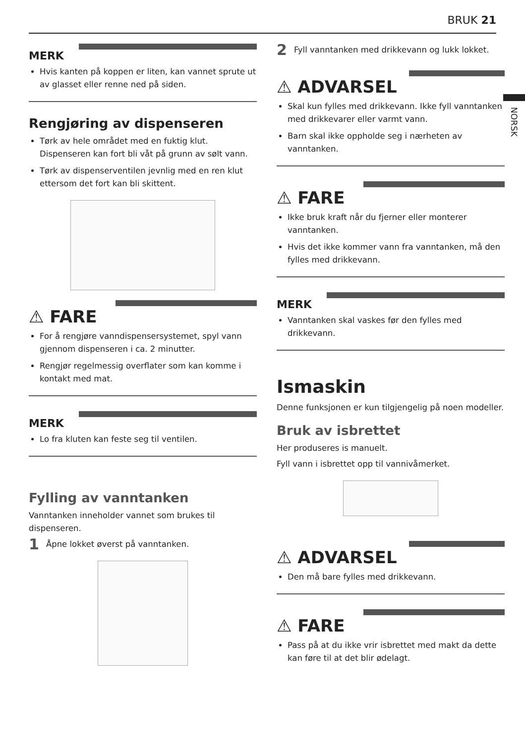BRUK 21
NORSK
MERK
Hvis kanten på koppen er liten, kan vannet sprute ut av glasset eller renne ned på siden.
Rengjøring av dispenseren
Tørk av hele området med en fuktig klut. Dispenseren kan fort bli våt på grunn av sølt vann.
Tørk av dispenserventilen jevnlig med en ren klut ettersom det fort kan bli skittent.
⚠ FARE
For å rengjøre vanndispensersystemet, spyl vann gjennom dispenseren i ca. 2 minutter.
Rengjør regelmessig overflater som kan komme i kontakt med mat.
MERK
Lo fra kluten kan feste seg til ventilen.
Fylling av vanntanken
Vanntanken inneholder vannet som brukes til dispenseren.
1 Åpne lokket øverst på vanntanken.
2 Fyll vanntanken med drikkevann og lukk lokket.
⚠ ADVARSEL
Skal kun fylles med drikkevann. Ikke fyll vanntanken med drikkevarer eller varmt vann.
Barn skal ikke oppholde seg i nærheten av vanntanken.
⚠ FARE
Ikke bruk kraft når du fjerner eller monterer vanntanken.
Hvis det ikke kommer vann fra vanntanken, må den fylles med drikkevann.
MERK
Vanntanken skal vaskes før den fylles med drikkevann.
Ismaskin
Denne funksjonen er kun tilgjengelig på noen modeller.
Bruk av isbrettet
Her produseres is manuelt.
Fyll vann i isbrettet opp til vannivåmerket.
⚠ ADVARSEL
Den må bare fylles med drikkevann.
⚠ FARE
Pass på at du ikke vrir isbrettet med makt da dette kan føre til at det blir ødelagt.